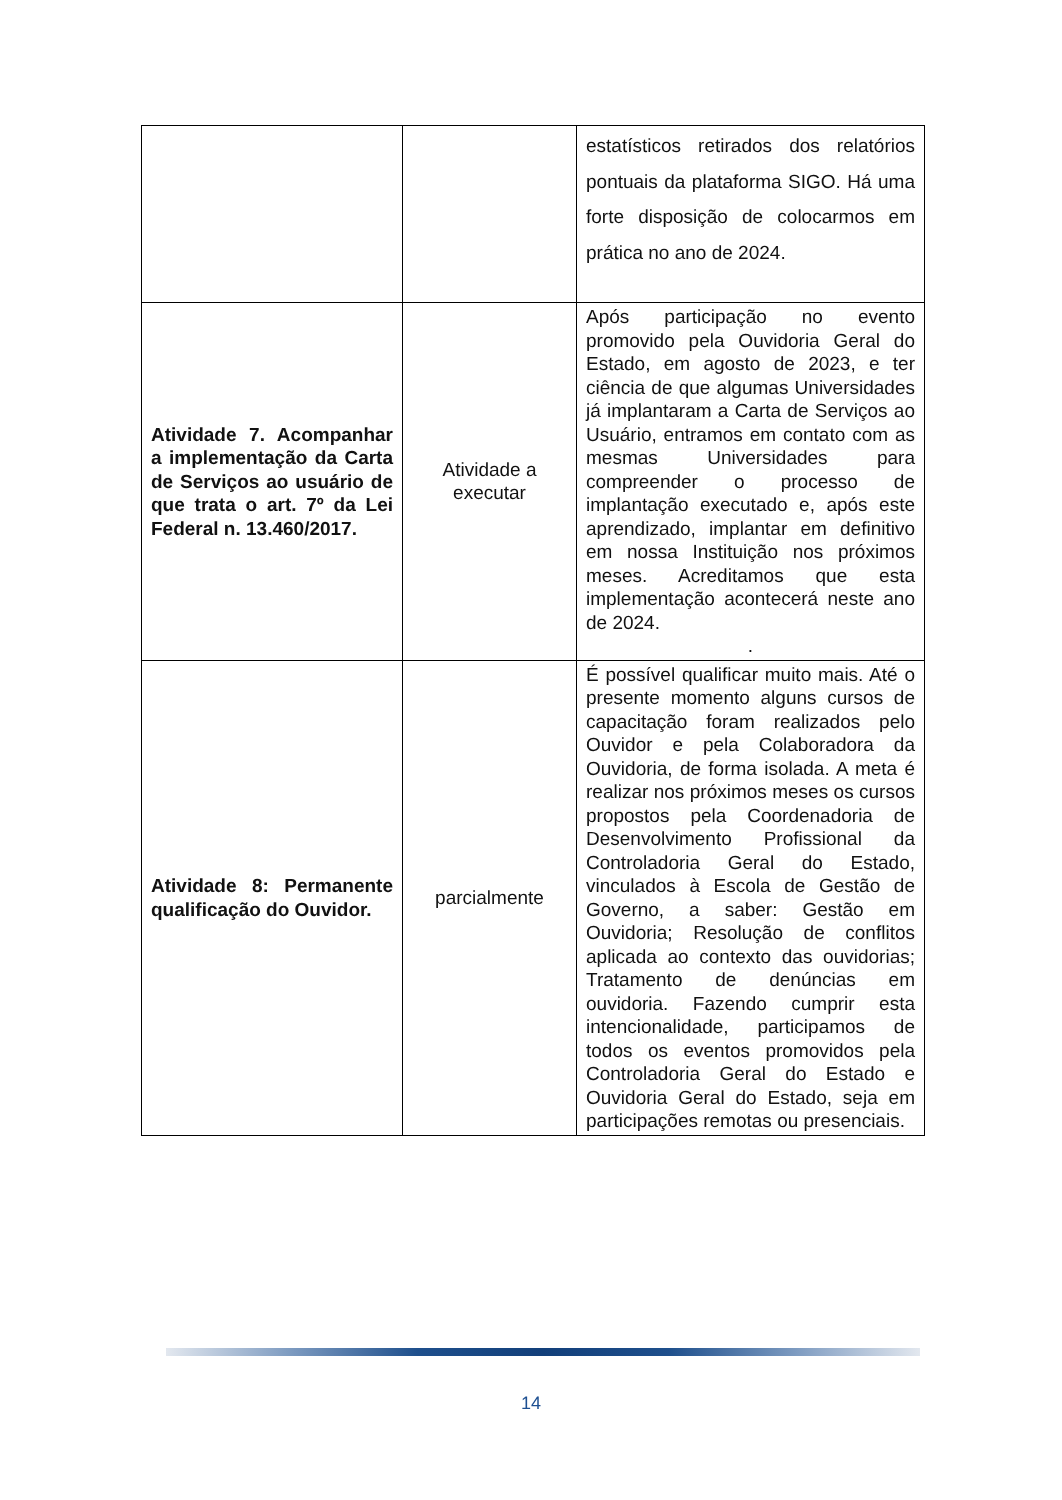| | | estatísticos retirados dos relatórios pontuais da plataforma SIGO. Há uma forte disposição de colocarmos em prática no ano de 2024. |
| Atividade 7. Acompanhar a implementação da Carta de Serviços ao usuário de que trata o art. 7º da Lei Federal n. 13.460/2017. | Atividade a executar | Após participação no evento promovido pela Ouvidoria Geral do Estado, em agosto de 2023, e ter ciência de que algumas Universidades já implantaram a Carta de Serviços ao Usuário, entramos em contato com as mesmas Universidades para compreender o processo de implantação executado e, após este aprendizado, implantar em definitivo em nossa Instituição nos próximos meses. Acreditamos que esta implementação acontecerá neste ano de 2024. . |
| Atividade 8: Permanente qualificação do Ouvidor. | parcialmente | É possível qualificar muito mais. Até o presente momento alguns cursos de capacitação foram realizados pelo Ouvidor e pela Colaboradora da Ouvidoria, de forma isolada. A meta é realizar nos próximos meses os cursos propostos pela Coordenadoria de Desenvolvimento Profissional da Controladoria Geral do Estado, vinculados à Escola de Gestão de Governo, a saber: Gestão em Ouvidoria; Resolução de conflitos aplicada ao contexto das ouvidorias; Tratamento de denúncias em ouvidoria. Fazendo cumprir esta intencionalidade, participamos de todos os eventos promovidos pela Controladoria Geral do Estado e Ouvidoria Geral do Estado, seja em participações remotas ou presenciais. |
14